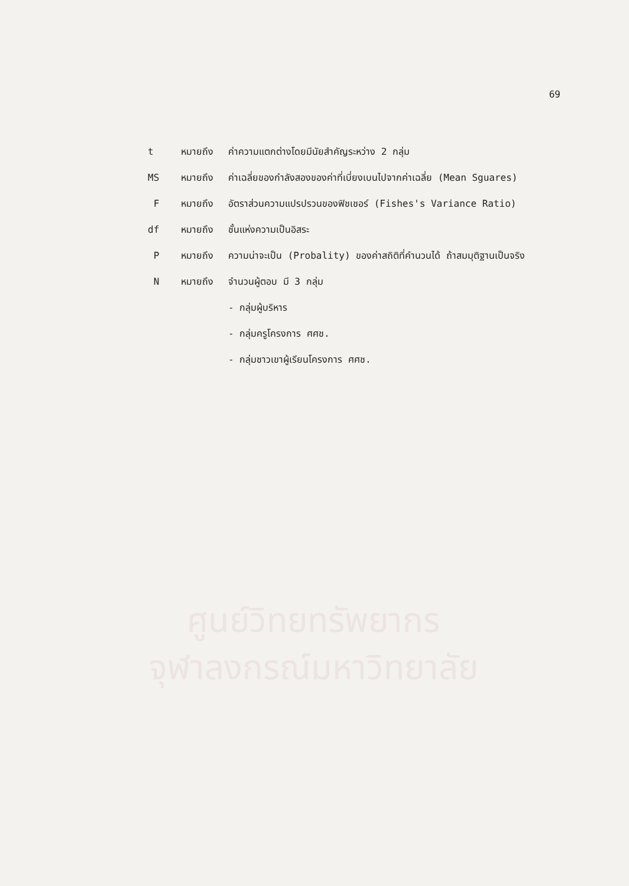69
t หมายถึง ค่าความแตกต่างโดยมีนัยสำคัญระหว่าง 2 กลุ่ม
MS หมายถึง ค่าเฉลี่ยของกำลังสองของค่าที่เบี่ยงเบนไปจากค่าเฉลี่ย (Mean Sguares)
F หมายถึง อัตราส่วนความแปรปรวนของฟิชเชอร์ (Fishes's Variance Ratio)
df หมายถึง ชั้นแห่งความเป็นอิสระ
P หมายถึง ความน่าจะเป็น (Probality) ของค่าสถิติที่คำนวนได้ ถ้าสมมุติฐานเป็นจริง
N หมายถึง จำนวนผู้ตอบ มี 3 กลุ่ม
- กลุ่มผู้บริหาร
- กลุ่มครูโครงการ ศศช.
- กลุ่มชาวเขาผู้เรียนโครงการ ศศช.
ศูนย์วิทยทรัพยากร
จุฬาลงกรณ์มหาวิทยาลัย